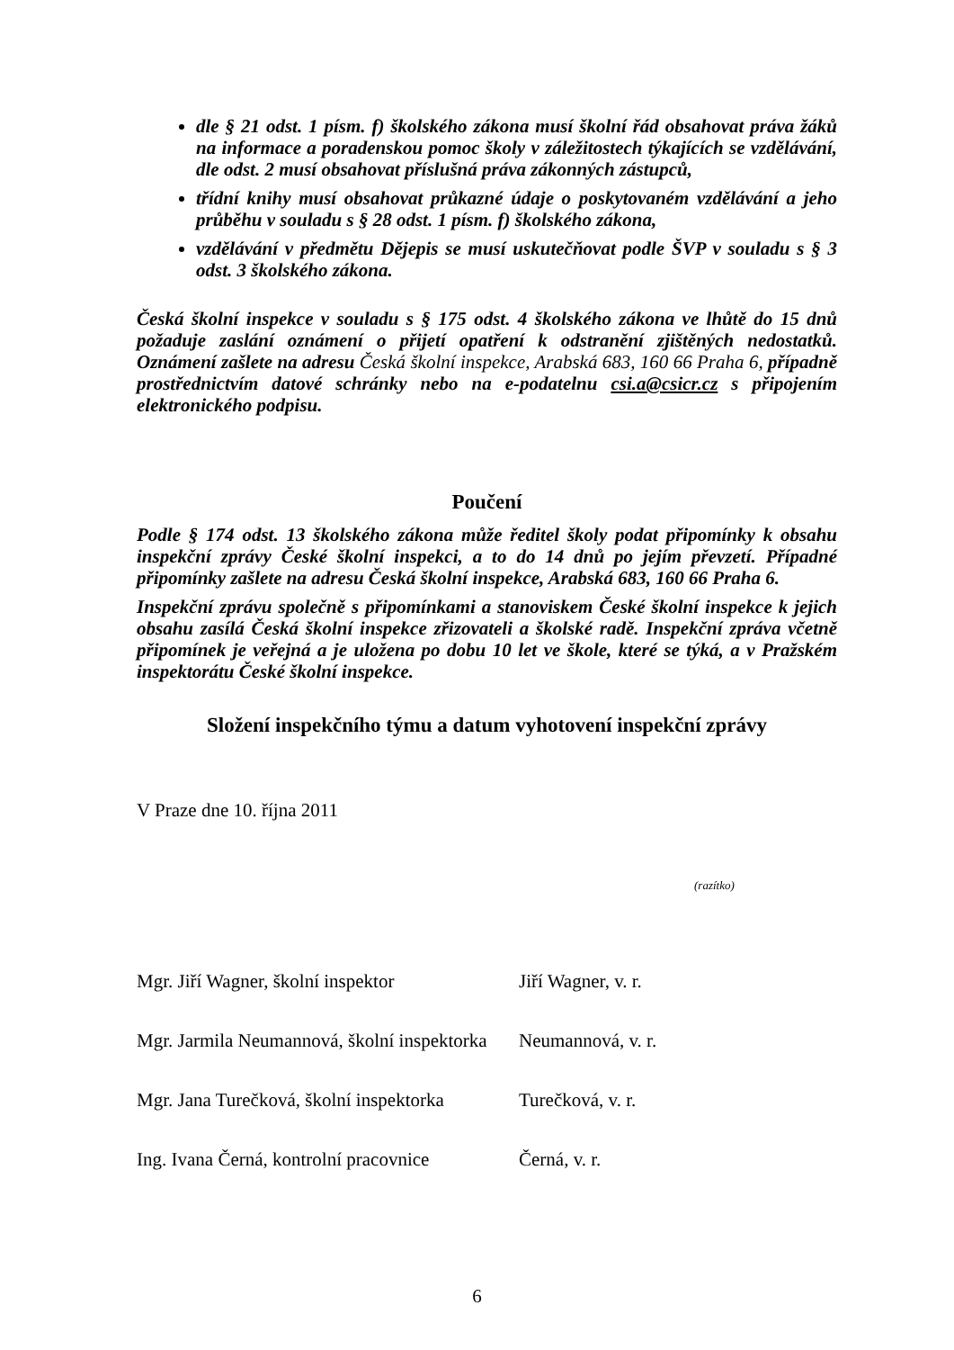dle § 21 odst. 1 písm. f) školského zákona musí školní řád obsahovat práva žáků na informace a poradenskou pomoc školy v záležitostech týkajících se vzdělávání, dle odst. 2 musí obsahovat příslušná práva zákonných zástupců,
třídní knihy musí obsahovat průkazné údaje o poskytovaném vzdělávání a jeho průběhu v souladu s § 28 odst. 1 písm. f) školského zákona,
vzdělávání v předmětu Dějepis se musí uskutečňovat podle ŠVP v souladu s § 3 odst. 3 školského zákona.
Česká školní inspekce v souladu s § 175 odst. 4 školského zákona ve lhůtě do 15 dnů požaduje zaslání oznámení o přijetí opatření k odstranění zjištěných nedostatků. Oznámení zašlete na adresu Česká školní inspekce, Arabská 683, 160 66 Praha 6, případně prostřednictvím datové schránky nebo na e-podatelnu csi.a@csicr.cz s připojením elektronického podpisu.
Poučení
Podle § 174 odst. 13 školského zákona může ředitel školy podat připomínky k obsahu inspekční zprávy České školní inspekci, a to do 14 dnů po jejím převzetí. Případné připomínky zašlete na adresu Česká školní inspekce, Arabská 683, 160 66 Praha 6.
Inspekční zprávu společně s připomínkami a stanoviskem České školní inspekce k jejich obsahu zasílá Česká školní inspekce zřizovateli a školské radě. Inspekční zpráva včetně připomínek je veřejná a je uložena po dobu 10 let ve škole, které se týká, a v Pražském inspektorátu České školní inspekce.
Složení inspekčního týmu a datum vyhotovení inspekční zprávy
V Praze dne 10. října 2011
(razítko)
| Mgr. Jiří Wagner, školní inspektor | Jiří Wagner, v. r. |
| Mgr. Jarmila Neumannová, školní inspektorka | Neumannová, v. r. |
| Mgr. Jana Turečková, školní inspektorka | Turečková, v. r. |
| Ing. Ivana Černá, kontrolní pracovnice | Černá, v. r. |
6